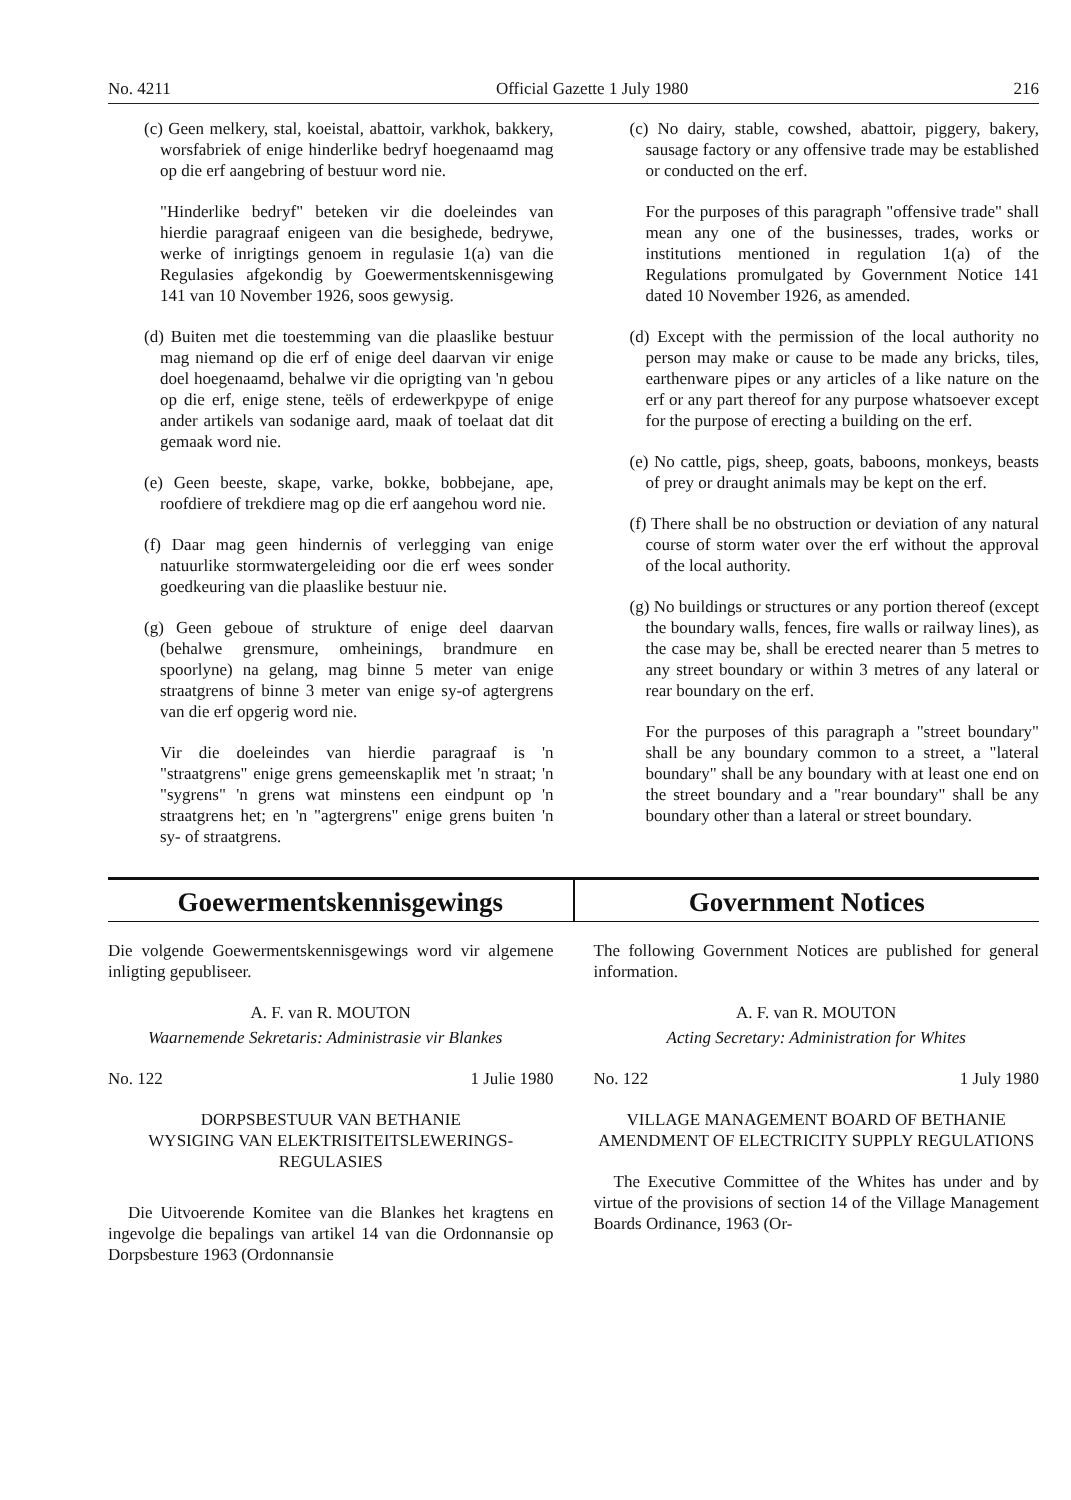No. 4211 Official Gazette 1 July 1980 216
(c) Geen melkery, stal, koeistal, abattoir, varkhok, bakkery, worsfabriek of enige hinderlike bedryf hoegenaamd mag op die erf aangebring of bestuur word nie.
"Hinderlike bedryf" beteken vir die doeleindes van hierdie paragraaf enigeen van die besighede, bedrywe, werke of inrigtings genoem in regulasie 1(a) van die Regulasies afgekondig by Goewermentskennisgewing 141 van 10 November 1926, soos gewysig.
(d) Buiten met die toestemming van die plaaslike bestuur mag niemand op die erf of enige deel daarvan vir enige doel hoegenaamd, behalwe vir die oprigting van 'n gebou op die erf, enige stene, teëls of erdewerkpype of enige ander artikels van sodanige aard, maak of toelaat dat dit gemaak word nie.
(e) Geen beeste, skape, varke, bokke, bobbejane, ape, roofdiere of trekdiere mag op die erf aangehou word nie.
(f) Daar mag geen hindernis of verlegging van enige natuurlike stormwatergeleiding oor die erf wees sonder goedkeuring van die plaaslike bestuur nie.
(g) Geen geboue of strukture of enige deel daarvan (behalwe grensmure, omheinings, brandmure en spoorlyne) na gelang, mag binne 5 meter van enige straatgrens of binne 3 meter van enige sy-of agtergrens van die erf opgerig word nie.
Vir die doeleindes van hierdie paragraaf is 'n "straatgrens" enige grens gemeenskaplik met 'n straat; 'n "sygrens" 'n grens wat minstens een eindpunt op 'n straatgrens het; en 'n "agtergrens" enige grens buiten 'n sy- of straatgrens.
(c) No dairy, stable, cowshed, abattoir, piggery, bakery, sausage factory or any offensive trade may be established or conducted on the erf.
For the purposes of this paragraph "offensive trade" shall mean any one of the businesses, trades, works or institutions mentioned in regulation 1(a) of the Regulations promulgated by Government Notice 141 dated 10 November 1926, as amended.
(d) Except with the permission of the local authority no person may make or cause to be made any bricks, tiles, earthenware pipes or any articles of a like nature on the erf or any part thereof for any purpose whatsoever except for the purpose of erecting a building on the erf.
(e) No cattle, pigs, sheep, goats, baboons, monkeys, beasts of prey or draught animals may be kept on the erf.
(f) There shall be no obstruction or deviation of any natural course of storm water over the erf without the approval of the local authority.
(g) No buildings or structures or any portion thereof (except the boundary walls, fences, fire walls or railway lines), as the case may be, shall be erected nearer than 5 metres to any street boundary or within 3 metres of any lateral or rear boundary on the erf.
For the purposes of this paragraph a "street boundary" shall be any boundary common to a street, a "lateral boundary" shall be any boundary with at least one end on the street boundary and a "rear boundary" shall be any boundary other than a lateral or street boundary.
Goewermentskennisgewings Government Notices
Die volgende Goewermentskennisgewings word vir algemene inligting gepubliseer.
A. F. van R. MOUTON
Waarnemende Sekretaris: Administrasie vir Blankes
No. 122 1 Julie 1980
DORPSBESTUUR VAN BETHANIE
WYSIGING VAN ELEKTRISITEITSLEWERINGS-REGULASIES
Die Uitvoerende Komitee van die Blankes het kragtens en ingevolge die bepalings van artikel 14 van die Ordonnansie op Dorpsbesture 1963 (Ordonnansie
The following Government Notices are published for general information.
A. F. van R. MOUTON
Acting Secretary: Administration for Whites
No. 122 1 July 1980
VILLAGE MANAGEMENT BOARD OF BETHANIE
AMENDMENT OF ELECTRICITY SUPPLY REGULATIONS
The Executive Committee of the Whites has under and by virtue of the provisions of section 14 of the Village Management Boards Ordinance, 1963 (Or-